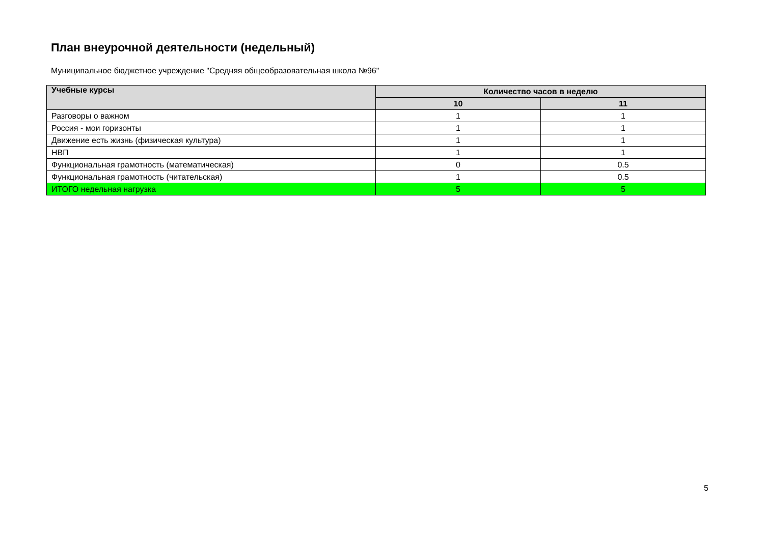План внеурочной деятельности (недельный)
Муниципальное бюджетное учреждение "Средняя общеобразовательная школа №96"
| Учебные курсы | Количество часов в неделю | |
| --- | --- | --- |
| | 10 | 11 |
| Разговоры о важном | 1 | 1 |
| Россия - мои горизонты | 1 | 1 |
| Движение есть жизнь (физическая культура) | 1 | 1 |
| НВП | 1 | 1 |
| Функциональная грамотность (математическая) | 0 | 0.5 |
| Функциональная грамотность (читательская) | 1 | 0.5 |
| ИТОГО недельная нагрузка | 5 | 5 |
5